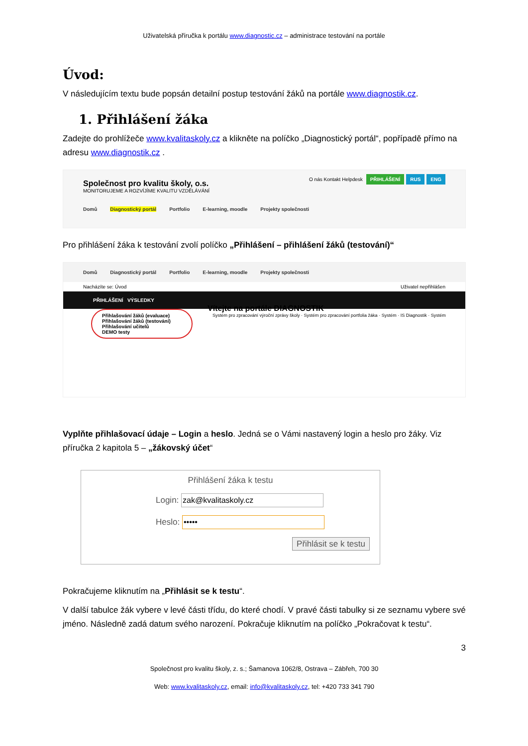Uživatelská příručka k portálu www.diagnostic.cz – administrace testování na portále
Úvod:
V následujícím textu bude popsán detailní postup testování žáků na portále www.diagnostik.cz.
1. Přihlášení žáka
Zadejte do prohlížeče www.kvalitaskoly.cz a klikněte na políčko „Diagnostický portál“, popřípadě přímo na adresu www.diagnostik.cz .
O nás Kontakt Helpdesk PŘIHLÁŠENÍ RUS ENG
Společnost pro kvalitu školy, o.s.
MONITORUJEME A ROZVÍJÍME KVALITU VZDĚLÁVÁNÍ
Domů Diagnostický portál Portfolio E-learning, moodle Projekty společnosti
Pro přihlášení žáka k testování zvolí políčko „Přihlášení – přihlášení žáků (testování)“
Domů Diagnostický portál Portfolio E-learning, moodle Projekty společnosti
Nacházíte se: Úvod Uživatel nepřihlášen
PŘIHLÁŠENÍ VÝSLEDKY
Přihlašování žáků (evaluace)
Přihlašování žáků (testování)
Přihlašování učitelů
DEMO testy
Vítejte na portále DIAGNOSTIK
Systém pro zpracování výroční zprávy školy · Systém pro zpracování portfolia žáka · Systém · IS Diagnostik · Systém
Vyplňte přihlašovací údaje – Login a heslo. Jedná se o Vámi nastavený login a heslo pro žáky. Viz příručka 2 kapitola 5 – „žákovský účet“
Přihlášení žáka k testu
Login:
Heslo:
Přihlásit se k testu
Pokračujeme kliknutím na „Přihlásit se k testu“.
V další tabulce žák vybere v levé části třídu, do které chodí. V pravé části tabulky si ze seznamu vybere své jméno. Následně zadá datum svého narození. Pokračuje kliknutím na políčko „Pokračovat k testu“.
3
Společnost pro kvalitu školy, z. s.; Šamanova 1062/8, Ostrava – Zábřeh, 700 30
Web: www.kvalitaskoly.cz, email: info@kvalitaskoly.cz, tel: +420 733 341 790